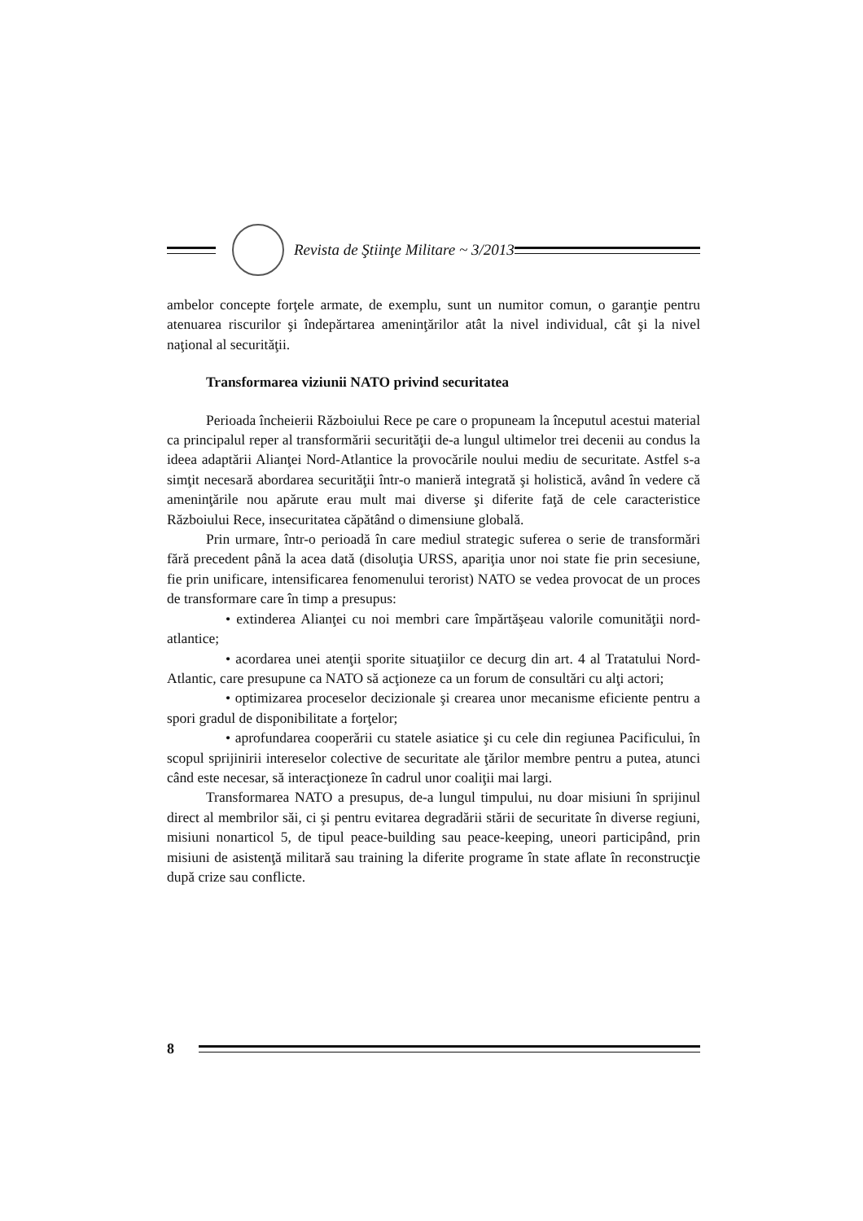Revista de Ştiinţe Militare ~ 3/2013
ambelor concepte forţele armate, de exemplu, sunt un numitor comun, o garanţie pentru atenuarea riscurilor şi îndepărtarea ameninţărilor atât la nivel individual, cât şi la nivel naţional al securităţii.
Transformarea viziunii NATO privind securitatea
Perioada încheierii Războiului Rece pe care o propuneam la începutul acestui material ca principalul reper al transformării securităţii de-a lungul ultimelor trei decenii au condus la ideea adaptării Alianţei Nord-Atlantice la provocările noului mediu de securitate. Astfel s-a simţit necesară abordarea securităţii într-o manieră integrată şi holistică, având în vedere că ameninţările nou apărute erau mult mai diverse şi diferite faţă de cele caracteristice Războiului Rece, insecuritatea căpătând o dimensiune globală.
Prin urmare, într-o perioadă în care mediul strategic suferea o serie de transformări fără precedent până la acea dată (disoluţia URSS, apariţia unor noi state fie prin secesiune, fie prin unificare, intensificarea fenomenului terorist) NATO se vedea provocat de un proces de transformare care în timp a presupus:
• extinderea Alianţei cu noi membri care împărtăşeau valorile comunităţii nord-atlantice;
• acordarea unei atenţii sporite situaţiilor ce decurg din art. 4 al Tratatului Nord-Atlantic, care presupune ca NATO să acţioneze ca un forum de consultări cu alţi actori;
• optimizarea proceselor decizionale şi crearea unor mecanisme eficiente pentru a spori gradul de disponibilitate a forţelor;
• aprofundarea cooperării cu statele asiatice şi cu cele din regiunea Pacificului, în scopul sprijinirii intereselor colective de securitate ale ţărilor membre pentru a putea, atunci când este necesar, să interacţioneze în cadrul unor coaliţii mai largi.
Transformarea NATO a presupus, de-a lungul timpului, nu doar misiuni în sprijinul direct al membrilor săi, ci şi pentru evitarea degradării stării de securitate în diverse regiuni, misiuni nonarticol 5, de tipul peace-building sau peace-keeping, uneori participând, prin misiuni de asistenţă militară sau training la diferite programe în state aflate în reconstrucţie după crize sau conflicte.
8